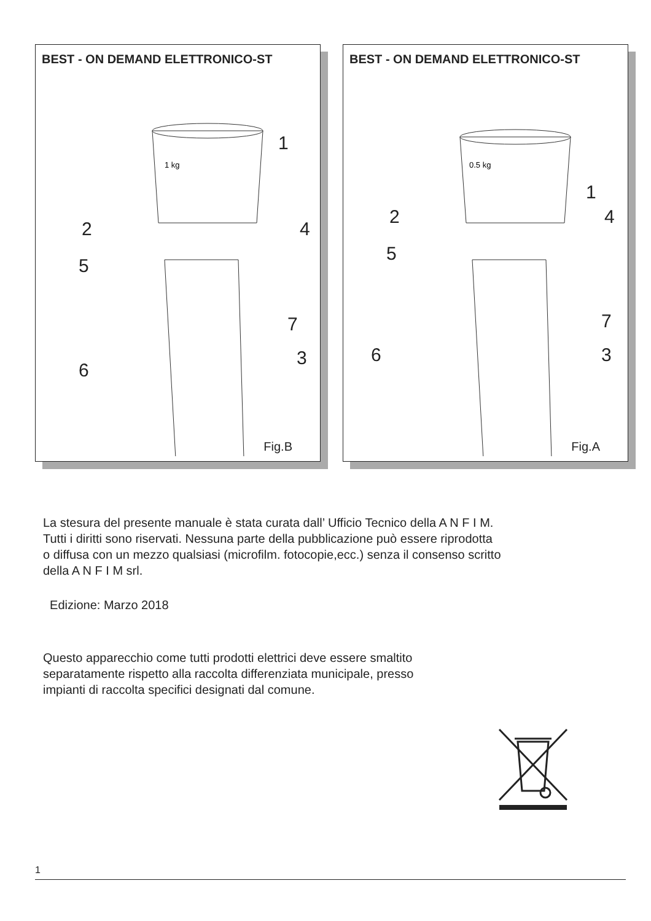BEST - ON DEMAND ELETTRONICO-ST
1
2
4
5
7
3
6
1 kg
Fig.B
BEST - ON DEMAND ELETTRONICO-ST
1
2
4
5
7
3
6
0.5 kg
Fig.A
La stesura del presente manuale è stata curata dall’ Ufficio Tecnico della A N F I M.
Tutti i diritti sono riservati. Nessuna parte della pubblicazione può essere riprodotta
o diffusa con un mezzo qualsiasi (microfilm. fotocopie,ecc.) senza il consenso scritto
della A N F I M srl.
Edizione: Marzo 2018
Questo apparecchio come tutti prodotti elettrici deve essere smaltito
separatamente rispetto alla raccolta differenziata municipale, presso
impianti di raccolta specifici designati dal comune.
1